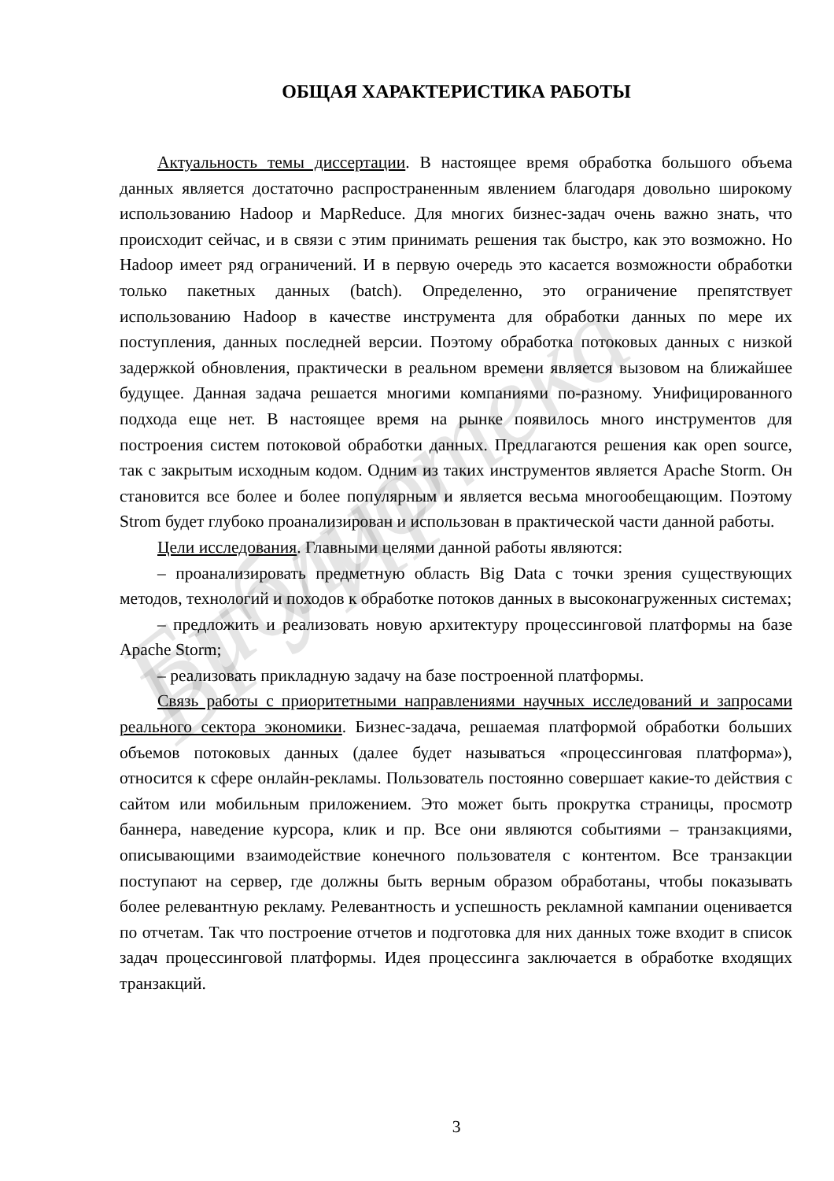Библиотека БГУИР
ОБЩАЯ ХАРАКТЕРИСТИКА РАБОТЫ
Актуальность темы диссертации. В настоящее время обработка большого объема данных является достаточно распространенным явлением благодаря довольно широкому использованию Hadoop и MapReduce. Для многих бизнес-задач очень важно знать, что происходит сейчас, и в связи с этим принимать решения так быстро, как это возможно. Но Hadoop имеет ряд ограничений. И в первую очередь это касается возможности обработки только пакетных данных (batch). Определенно, это ограничение препятствует использованию Hadoop в качестве инструмента для обработки данных по мере их поступления, данных последней версии. Поэтому обработка потоковых данных с низкой задержкой обновления, практически в реальном времени является вызовом на ближайшее будущее. Данная задача решается многими компаниями по-разному. Унифицированного подхода еще нет. В настоящее время на рынке появилось много инструментов для построения систем потоковой обработки данных. Предлагаются решения как open source, так с закрытым исходным кодом. Одним из таких инструментов является Apache Storm. Он становится все более и более популярным и является весьма многообещающим. Поэтому Strom будет глубоко проанализирован и использован в практической части данной работы.
Цели исследования. Главными целями данной работы являются:
– проанализировать предметную область Big Data с точки зрения существующих методов, технологий и походов к обработке потоков данных в высоконагруженных системах;
– предложить и реализовать новую архитектуру процессинговой платформы на базе Apache Storm;
– реализовать прикладную задачу на базе построенной платформы.
Связь работы с приоритетными направлениями научных исследований и запросами реального сектора экономики. Бизнес-задача, решаемая платформой обработки больших объемов потоковых данных (далее будет называться «процессинговая платформа»), относится к сфере онлайн-рекламы. Пользователь постоянно совершает какие-то действия с сайтом или мобильным приложением. Это может быть прокрутка страницы, просмотр баннера, наведение курсора, клик и пр. Все они являются событиями – транзакциями, описывающими взаимодействие конечного пользователя с контентом. Все транзакции поступают на сервер, где должны быть верным образом обработаны, чтобы показывать более релевантную рекламу. Релевантность и успешность рекламной кампании оценивается по отчетам. Так что построение отчетов и подготовка для них данных тоже входит в список задач процессинговой платформы. Идея процессинга заключается в обработке входящих транзакций.
3